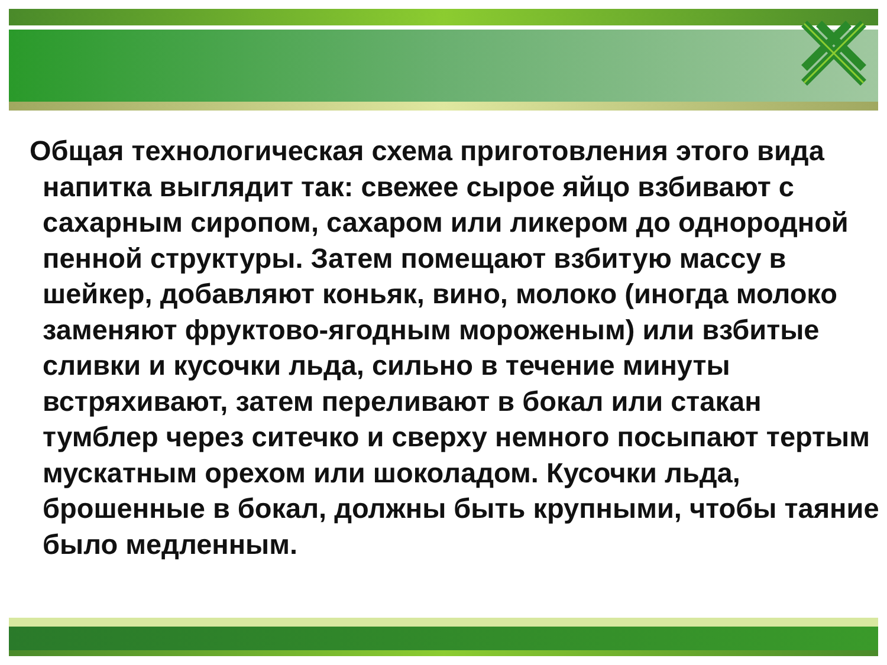Общая технологическая схема приготовления этого вида напитка выглядит так: свежее сырое яйцо взбивают с сахарным сиропом, сахаром или ликером до однородной пенной структуры. Затем помещают взбитую массу в шейкер, добавляют коньяк, вино, молоко (иногда молоко заменяют фруктово-ягодным мороженым) или взбитые сливки и кусочки льда, сильно в течение минуты встряхивают, затем переливают в бокал или стакан тумблер через ситечко и сверху немного посыпают тертым мускатным орехом или шоколадом. Кусочки льда, брошенные в бокал, должны быть крупными, чтобы таяние было медленным.